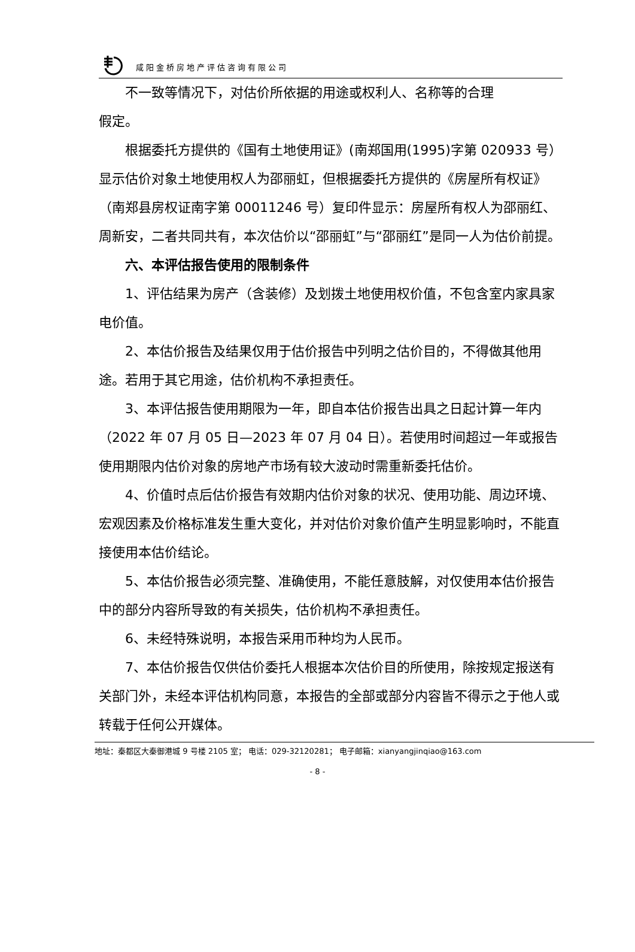咸阳金桥房地产评估咨询有限公司
不一致等情况下，对估价所依据的用途或权利人、名称等的合理
假定。
根据委托方提供的《国有土地使用证》(南郑国用(1995)字第 020933 号）显示估价对象土地使用权人为邵丽虹，但根据委托方提供的《房屋所有权证》（南郑县房权证南字第 00011246 号）复印件显示：房屋所有权人为邵丽红、周新安，二者共同共有，本次估价以“邵丽虹”与“邵丽红”是同一人为估价前提。
六、本评估报告使用的限制条件
1、评估结果为房产（含装修）及划拨土地使用权价值，不包含室内家具家电价值。
2、本估价报告及结果仅用于估价报告中列明之估价目的，不得做其他用途。若用于其它用途，估价机构不承担责任。
3、本评估报告使用期限为一年，即自本估价报告出具之日起计算一年内（2022 年 07 月 05 日—2023 年 07 月 04 日）。若使用时间超过一年或报告使用期限内估价对象的房地产市场有较大波动时需重新委托估价。
4、价值时点后估价报告有效期内估价对象的状况、使用功能、周边环境、宏观因素及价格标准发生重大变化，并对估价对象价值产生明显影响时，不能直接使用本估价结论。
5、本估价报告必须完整、准确使用，不能任意肢解，对仅使用本估价报告中的部分内容所导致的有关损失，估价机构不承担责任。
6、未经特殊说明，本报告采用币种均为人民币。
7、本估价报告仅供估价委托人根据本次估价目的所使用，除按规定报送有关部门外，未经本评估机构同意，本报告的全部或部分内容皆不得示之于他人或转载于任何公开媒体。
地址：秦都区大秦御港城 9 号楼 2105 室； 电话：029-32120281； 电子邮箱：xianyangjinqiao@163.com
- 8 -